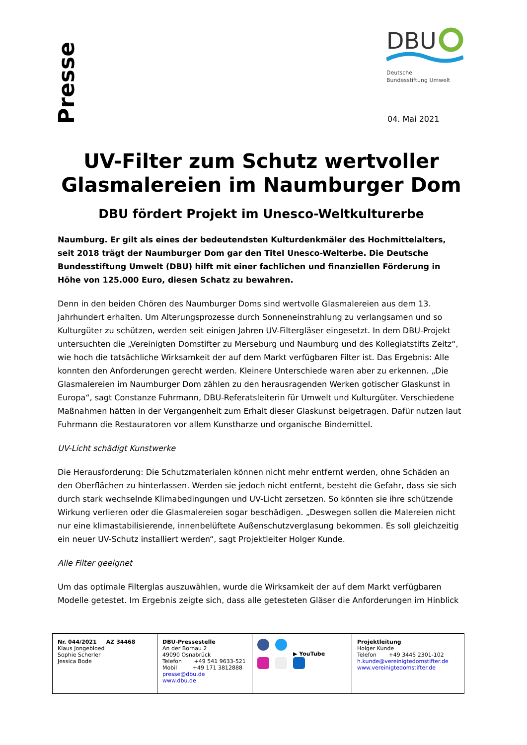Presse
DBU
Deutsche
Bundesstiftung Umwelt
04. Mai 2021
UV-Filter zum Schutz wertvoller Glasmalereien im Naumburger Dom
DBU fördert Projekt im Unesco-Weltkulturerbe
Naumburg. Er gilt als eines der bedeutendsten Kulturdenkmäler des Hochmittelalters, seit 2018 trägt der Naumburger Dom gar den Titel Unesco-Welterbe. Die Deutsche Bundesstiftung Umwelt (DBU) hilft mit einer fachlichen und finanziellen Förderung in Höhe von 125.000 Euro, diesen Schatz zu bewahren.
Denn in den beiden Chören des Naumburger Doms sind wertvolle Glasmalereien aus dem 13. Jahrhundert erhalten. Um Alterungsprozesse durch Sonneneinstrahlung zu verlangsamen und so Kulturgüter zu schützen, werden seit einigen Jahren UV-Filtergläser eingesetzt. In dem DBU-Projekt untersuchten die „Vereinigten Domstifter zu Merseburg und Naumburg und des Kollegiatstifts Zeitz“, wie hoch die tatsächliche Wirksamkeit der auf dem Markt verfügbaren Filter ist. Das Ergebnis: Alle konnten den Anforderungen gerecht werden. Kleinere Unterschiede waren aber zu erkennen. „Die Glasmalereien im Naumburger Dom zählen zu den herausragenden Werken gotischer Glaskunst in Europa“, sagt Constanze Fuhrmann, DBU-Referatsleiterin für Umwelt und Kulturgüter. Verschiedene Maßnahmen hätten in der Vergangenheit zum Erhalt dieser Glaskunst beigetragen. Dafür nutzen laut Fuhrmann die Restauratoren vor allem Kunstharze und organische Bindemittel.
UV-Licht schädigt Kunstwerke
Die Herausforderung: Die Schutzmaterialen können nicht mehr entfernt werden, ohne Schäden an den Oberflächen zu hinterlassen. Werden sie jedoch nicht entfernt, besteht die Gefahr, dass sie sich durch stark wechselnde Klimabedingungen und UV-Licht zersetzen. So könnten sie ihre schützende Wirkung verlieren oder die Glasmalereien sogar beschädigen. „Deswegen sollen die Malereien nicht nur eine klimastabilisierende, innenbelüftete Außenschutzverglasung bekommen. Es soll gleichzeitig ein neuer UV-Schutz installiert werden“, sagt Projektleiter Holger Kunde.
Alle Filter geeignet
Um das optimale Filterglas auszuwählen, wurde die Wirksamkeit der auf dem Markt verfügbaren Modelle getestet. Im Ergebnis zeigte sich, dass alle getesteten Gläser die Anforderungen im Hinblick
| Nr. 044/2021 AZ 34468 Klaus Jongebloed Sophie Scherler Jessica Bode | DBU-Pressestelle An der Bornau 2 49090 Osnabrück Telefon +49 541 9633-521 Mobil +49 171 3812888 presse@dbu.de www.dbu.de | ▶ YouTube | Projektleitung Holger Kunde Telefon +49 3445 2301-102 h.kunde@vereinigtedomstifter.de www.vereinigtedomstifter.de |